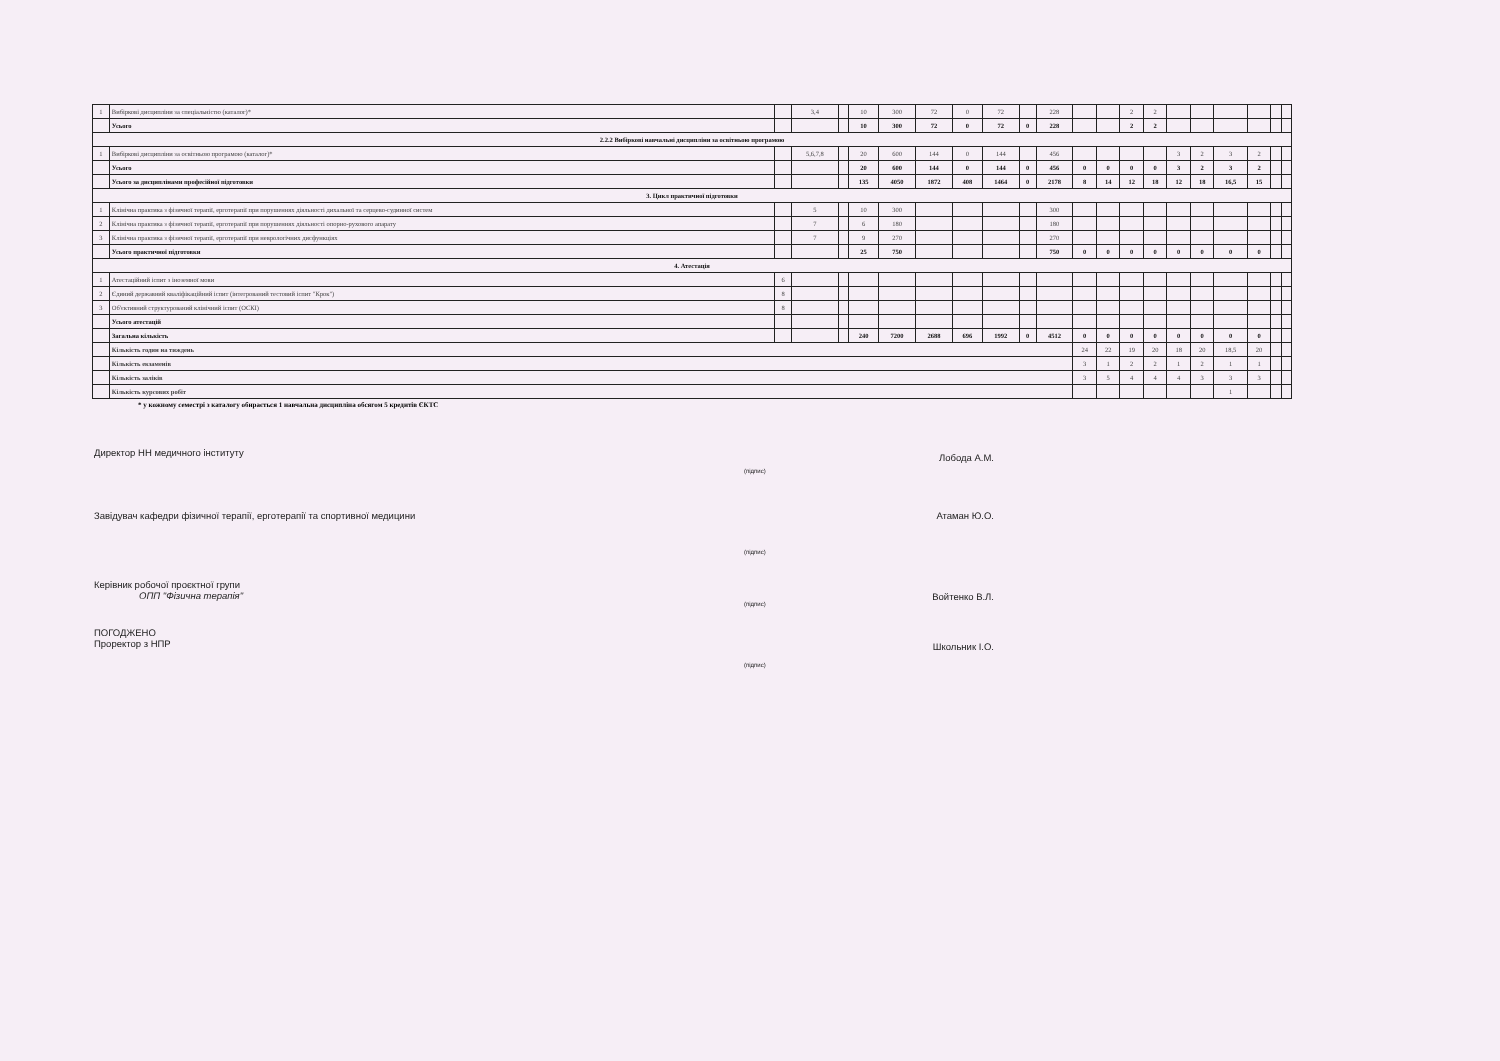| 1 | Вибіркові дисципліни за спеціальністю (каталог)* | | 3,4 | | 10 | 300 | 72 | 0 | 72 | | 228 | | | 2 | 2 | | | | | | |
| | Усього | | | | 10 | 300 | 72 | 0 | 72 | 0 | 228 | | | 2 | 2 | | | | | | |
| 2.2.2 Вибіркові навчальні дисципліни за освітньою програмою | | | | | | | | | | | | | | | | | | | | | |
| 1 | Вибіркові дисципліни за освітньою програмою (каталог)* | | 5,6,7,8 | | 20 | 600 | 144 | 0 | 144 | | 456 | | | | | 3 | 2 | 3 | 2 | | |
| | Усього | | | | 20 | 600 | 144 | 0 | 144 | 0 | 456 | 0 | 0 | 0 | 0 | 3 | 2 | 3 | 2 | | |
| | Усього за дисциплінами професійної підготовки | | | | 135 | 4050 | 1872 | 408 | 1464 | 0 | 2178 | 8 | 14 | 12 | 18 | 12 | 18 | 16,5 | 15 | | |
| 3. Цикл практичної підготовки | | | | | | | | | | | | | | | | | | | | | |
| 1 | Клінічна практика з фізичної терапії, ерготерапії при порушеннях діяльності дихальної та серцево-судинної систем | | 5 | | 10 | 300 | | | | | 300 | | | | | | | | | | |
| 2 | Клінічна практика з фізичної терапії, ерготерапії при порушеннях діяльності опорно-рухового апарату | | 7 | | 6 | 180 | | | | | 180 | | | | | | | | | | |
| 3 | Клінічна практика з фізичної терапії, ерготерапії при неврологічних дисфункціях | | 7 | | 9 | 270 | | | | | 270 | | | | | | | | | | |
| | Усього практичної підготовки | | | | 25 | 750 | | | | | 750 | 0 | 0 | 0 | 0 | 0 | 0 | 0 | 0 | | |
| 4. Атестація | | | | | | | | | | | | | | | | | | | | | |
| 1 | Атестаційний іспит з іноземної мови | 6 | | | | | | | | | | | | | | | | | | | |
| 2 | Єдиний державний кваліфікаційний іспит (інтегрований тестовий іспит "Крок") | 8 | | | | | | | | | | | | | | | | | | | |
| 3 | Об'єктивний структурований клінічний іспит (ОСКІ) | 8 | | | | | | | | | | | | | | | | | | | |
| | Усього атестацій | | | | | | | | | | | | | | | | | | | | |
| | Загальна кількість | | | | 240 | 7200 | 2688 | 696 | 1992 | 0 | 4512 | 0 | 0 | 0 | 0 | 0 | 0 | 0 | 0 | | |
| | Кількість годин на тиждень | | | | | | | | | | | 24 | 22 | 19 | 20 | 18 | 20 | 18,5 | 20 | | |
| | Кількість екзаменів | | | | | | | | | | | 3 | 1 | 2 | 2 | 1 | 2 | 1 | 1 | | |
| | Кількість заліків | | | | | | | | | | | 3 | 5 | 4 | 4 | 4 | 3 | 3 | 3 | | |
| | Кількість курсових робіт | | | | | | | | | | | | | | | | | 1 | | | |
* у кожному семестрі з каталогу обирається 1 навчальна дисципліна обсягом 5 кредитів ЄКТС
Директор НН медичного інституту
(підпис) Лобода А.М.
Завідувач кафедри фізичної терапії, ерготерапії та спортивної медицини Атаман Ю.О.
(підпис)
Керівник робочої проєктної групи
ОПП "Фізична терапія"
(підпис) Войтенко В.Л.
ПОГОДЖЕНО
Проректор з НПР Школьник І.О.
(підпис)